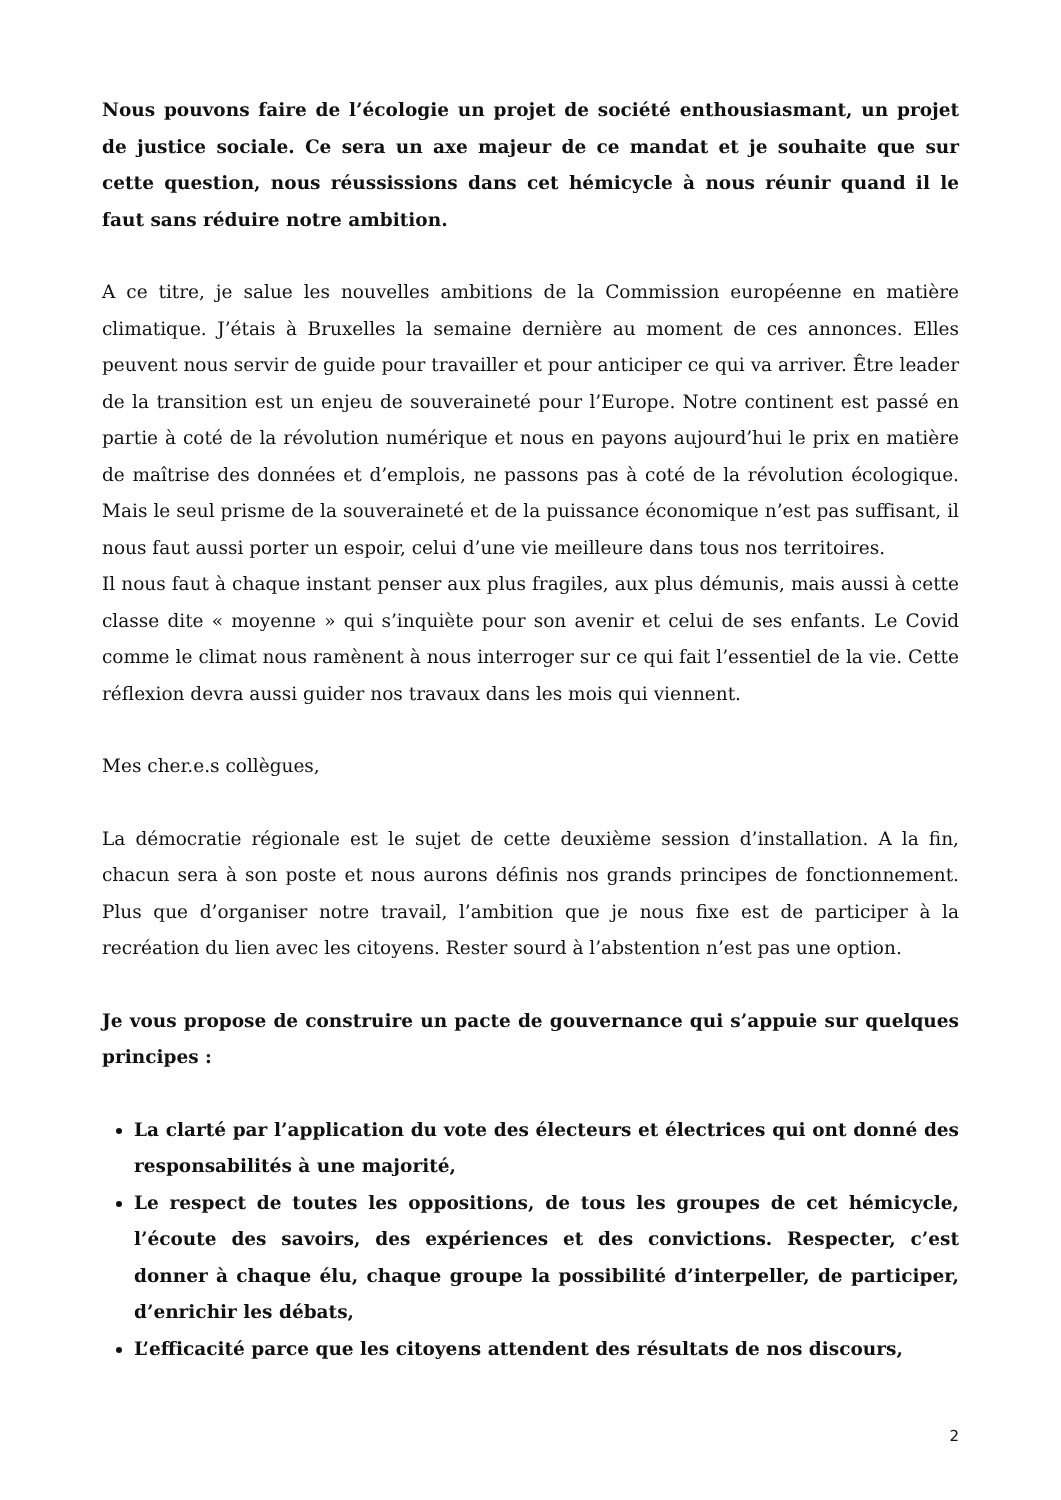Nous pouvons faire de l’écologie un projet de société enthousiasmant, un projet de justice sociale. Ce sera un axe majeur de ce mandat et je souhaite que sur cette question, nous réussissions dans cet hémicycle à nous réunir quand il le faut sans réduire notre ambition.
A ce titre, je salue les nouvelles ambitions de la Commission européenne en matière climatique. J’étais à Bruxelles la semaine dernière au moment de ces annonces. Elles peuvent nous servir de guide pour travailler et pour anticiper ce qui va arriver. Être leader de la transition est un enjeu de souveraineté pour l’Europe. Notre continent est passé en partie à coté de la révolution numérique et nous en payons aujourd’hui le prix en matière de maîtrise des données et d’emplois, ne passons pas à coté de la révolution écologique. Mais le seul prisme de la souveraineté et de la puissance économique n’est pas suffisant, il nous faut aussi porter un espoir, celui d’une vie meilleure dans tous nos territoires.
Il nous faut à chaque instant penser aux plus fragiles, aux plus démunis, mais aussi à cette classe dite « moyenne » qui s’inquiète pour son avenir et celui de ses enfants. Le Covid comme le climat nous ramènent à nous interroger sur ce qui fait l’essentiel de la vie. Cette réflexion devra aussi guider nos travaux dans les mois qui viennent.
Mes cher.e.s collègues,
La démocratie régionale est le sujet de cette deuxième session d’installation. A la fin, chacun sera à son poste et nous aurons définis nos grands principes de fonctionnement. Plus que d’organiser notre travail, l’ambition que je nous fixe est de participer à la recréation du lien avec les citoyens. Rester sourd à l’abstention n’est pas une option.
Je vous propose de construire un pacte de gouvernance qui s’appuie sur quelques principes :
La clarté par l’application du vote des électeurs et électrices qui ont donné des responsabilités à une majorité,
Le respect de toutes les oppositions, de tous les groupes de cet hémicycle, l’écoute des savoirs, des expériences et des convictions. Respecter, c’est donner à chaque élu, chaque groupe la possibilité d’interpeller, de participer, d’enrichir les débats,
L’efficacité parce que les citoyens attendent des résultats de nos discours,
2